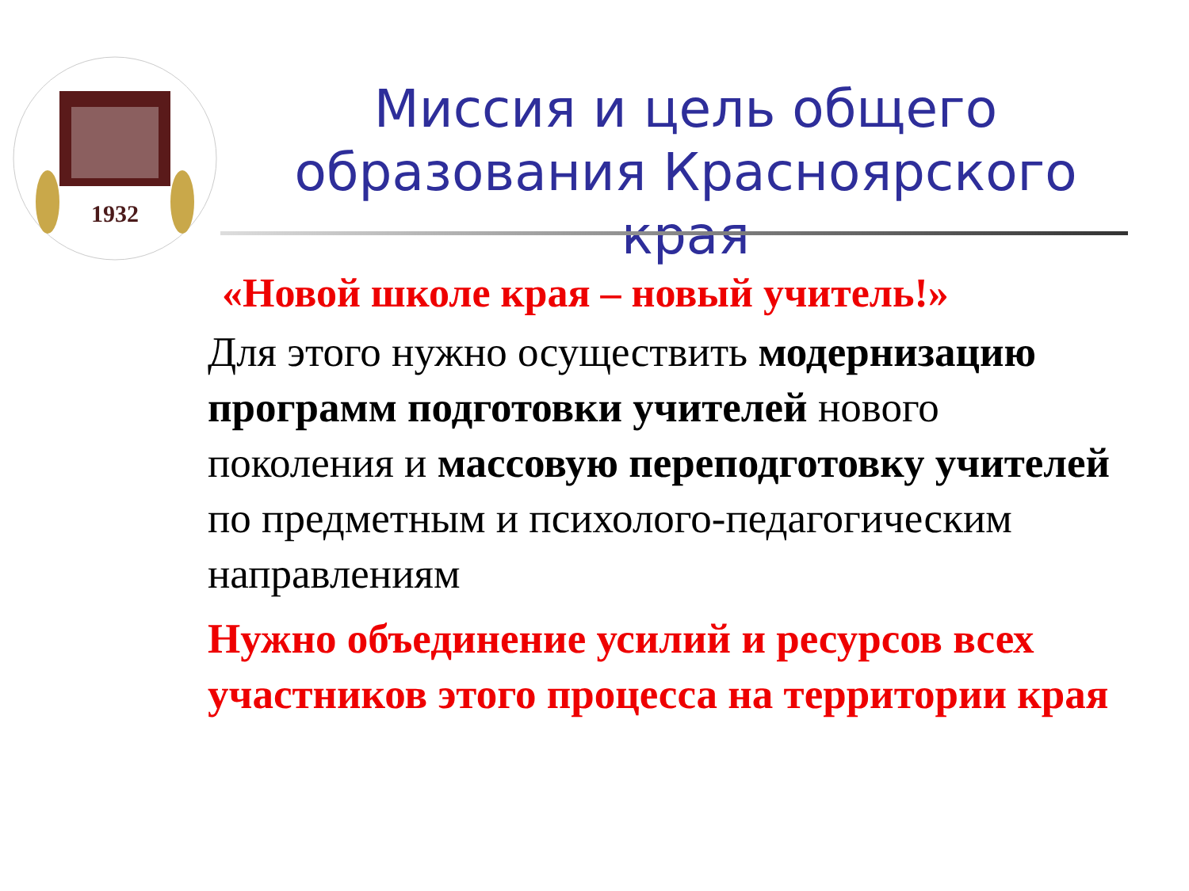1932
Миссия и цель общего образования Красноярского края
«Новой школе края – новый учитель!»
Для этого нужно осуществить модернизацию программ подготовки учителей нового поколения и массовую переподготовку учителей по предметным и психолого-педагогическим направлениям
Нужно объединение усилий и ресурсов всех участников этого процесса на территории края